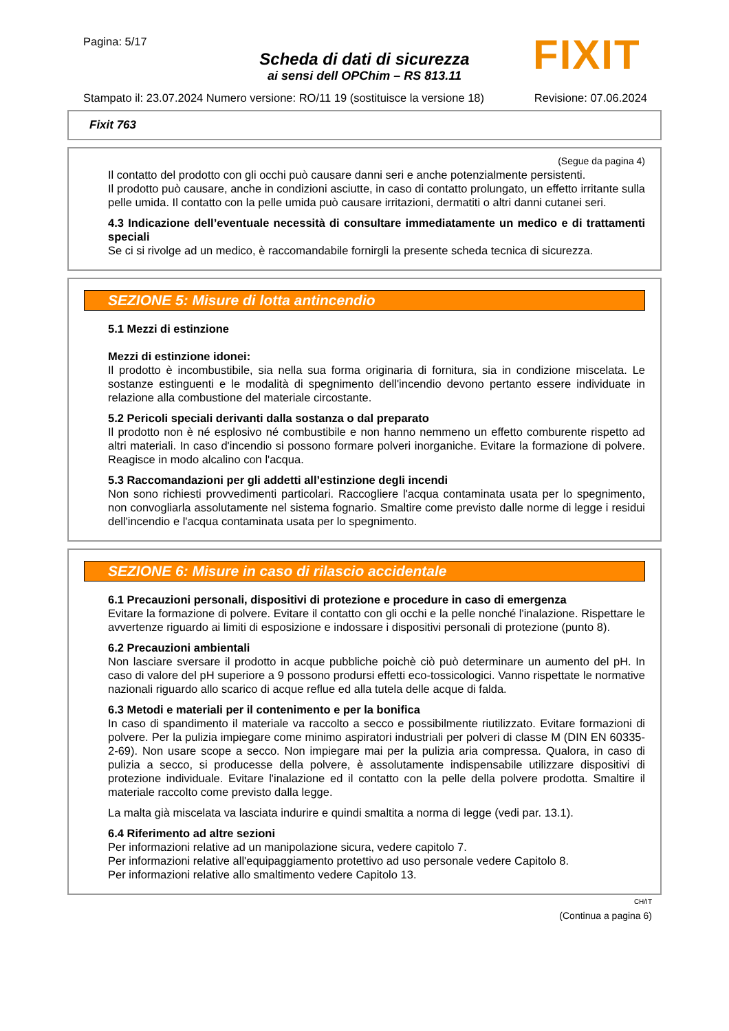Pagina: 5/17
Scheda di dati di sicurezza
ai sensi dell OPChim – RS 813.11
FIXIT
Stampato il: 23.07.2024 Numero versione: RO/11 19 (sostituisce la versione 18) Revisione: 07.06.2024
Fixit 763
(Segue da pagina 4)
Il contatto del prodotto con gli occhi può causare danni seri e anche potenzialmente persistenti.
Il prodotto può causare, anche in condizioni asciutte, in caso di contatto prolungato, un effetto irritante sulla pelle umida. Il contatto con la pelle umida può causare irritazioni, dermatiti o altri danni cutanei seri.
4.3 Indicazione dell’eventuale necessità di consultare immediatamente un medico e di trattamenti speciali
Se ci si rivolge ad un medico, è raccomandabile fornirgli la presente scheda tecnica di sicurezza.
SEZIONE 5: Misure di lotta antincendio
5.1 Mezzi di estinzione
Mezzi di estinzione idonei:
Il prodotto è incombustibile, sia nella sua forma originaria di fornitura, sia in condizione miscelata. Le sostanze estinguenti e le modalità di spegnimento dell'incendio devono pertanto essere individuate in relazione alla combustione del materiale circostante.
5.2 Pericoli speciali derivanti dalla sostanza o dal preparato
Il prodotto non è né esplosivo né combustibile e non hanno nemmeno un effetto comburente rispetto ad altri materiali. In caso d'incendio si possono formare polveri inorganiche. Evitare la formazione di polvere. Reagisce in modo alcalino con l'acqua.
5.3 Raccomandazioni per gli addetti all’estinzione degli incendi
Non sono richiesti provvedimenti particolari. Raccogliere l'acqua contaminata usata per lo spegnimento, non convogliarla assolutamente nel sistema fognario. Smaltire come previsto dalle norme di legge i residui dell'incendio e l'acqua contaminata usata per lo spegnimento.
SEZIONE 6: Misure in caso di rilascio accidentale
6.1 Precauzioni personali, dispositivi di protezione e procedure in caso di emergenza
Evitare la formazione di polvere. Evitare il contatto con gli occhi e la pelle nonché l'inalazione. Rispettare le avvertenze riguardo ai limiti di esposizione e indossare i dispositivi personali di protezione (punto 8).
6.2 Precauzioni ambientali
Non lasciare sversare il prodotto in acque pubbliche poichè ciò può determinare un aumento del pH. In caso di valore del pH superiore a 9 possono prodursi effetti eco-tossicologici. Vanno rispettate le normative nazionali riguardo allo scarico di acque reflue ed alla tutela delle acque di falda.
6.3 Metodi e materiali per il contenimento e per la bonifica
In caso di spandimento il materiale va raccolto a secco e possibilmente riutilizzato. Evitare formazioni di polvere. Per la pulizia impiegare come minimo aspiratori industriali per polveri di classe M (DIN EN 60335-2-69). Non usare scope a secco. Non impiegare mai per la pulizia aria compressa. Qualora, in caso di pulizia a secco, si producesse della polvere, è assolutamente indispensabile utilizzare dispositivi di protezione individuale. Evitare l'inalazione ed il contatto con la pelle della polvere prodotta. Smaltire il materiale raccolto come previsto dalla legge.
La malta già miscelata va lasciata indurire e quindi smaltita a norma di legge (vedi par. 13.1).
6.4 Riferimento ad altre sezioni
Per informazioni relative ad un manipolazione sicura, vedere capitolo 7.
Per informazioni relative all'equipaggiamento protettivo ad uso personale vedere Capitolo 8.
Per informazioni relative allo smaltimento vedere Capitolo 13.
CH/IT
(Continua a pagina 6)